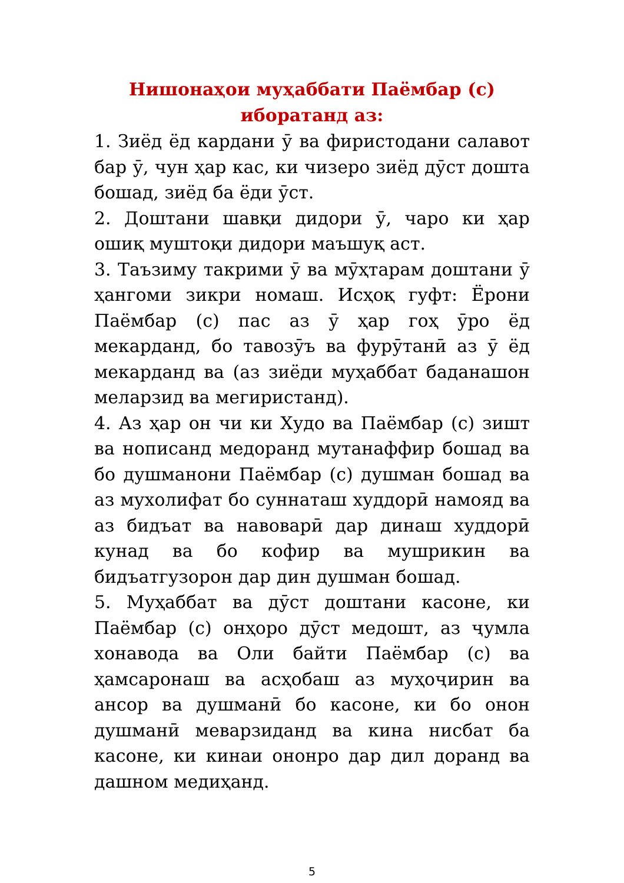Нишонаҳои муҳаббати Паёмбар (с)
иборатанд аз:
1. Зиёд ёд кардани ӯ ва фиристодани салавот бар ӯ, чун ҳар кас, ки чизеро зиёд дӯст дошта бошад, зиёд ба ёди ӯст.
2. Доштани шавқи дидори ӯ, чаро ки ҳар ошиқ муштоқи дидори маъшуқ аст.
3. Таъзиму такрими ӯ ва мӯҳтарам доштани ӯ ҳангоми зикри номаш. Исҳоқ гуфт: Ёрони Паёмбар (с) пас аз ӯ ҳар гоҳ ӯро ёд мекарданд, бо тавозӯъ ва фурӯтанӣ аз ӯ ёд мекарданд ва (аз зиёди муҳаббат баданашон меларзид ва мегиристанд).
4. Аз ҳар он чи ки Худо ва Паёмбар (с) зишт ва нописанд медоранд мутанаффир бошад ва бо душманони Паёмбар (с) душман бошад ва аз мухолифат бо суннаташ худдорӣ намояд ва аз бидъат ва навоварӣ дар динаш худдорӣ кунад ва бо кофир ва мушрикин ва бидъатгузорон дар дин душман бошад.
5. Муҳаббат ва дӯст доштани касоне, ки Паёмбар (с) онҳоро дӯст медошт, аз ҷумла хонавода ва Оли байти Паёмбар (с) ва ҳамсаронаш ва асҳобаш аз муҳоҷирин ва ансор ва душманӣ бо касоне, ки бо онон душманӣ меварзиданд ва кина нисбат ба касоне, ки кинаи ононро дар дил доранд ва дашном медиҳанд.
5